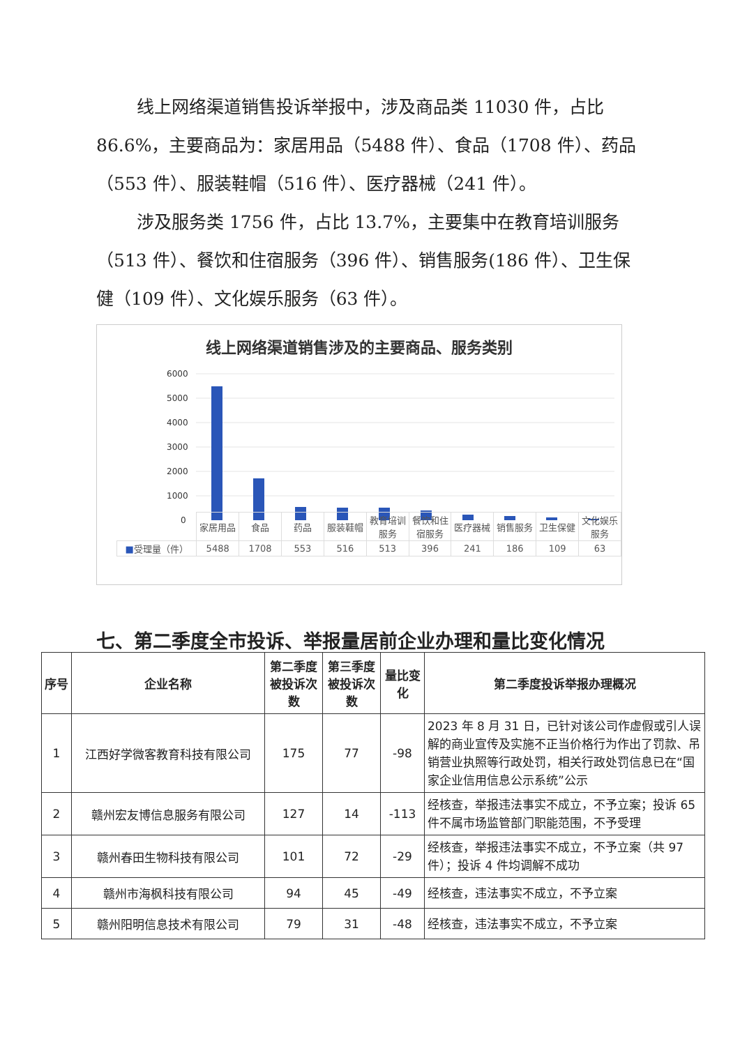线上网络渠道销售投诉举报中，涉及商品类 11030 件，占比 86.6%，主要商品为：家居用品（5488 件）、食品（1708 件）、药品（553 件）、服装鞋帽（516 件）、医疗器械（241 件）。
涉及服务类 1756 件，占比 13.7%，主要集中在教育培训服务（513 件）、餐饮和住宿服务（396 件）、销售服务(186 件）、卫生保健（109 件）、文化娱乐服务（63 件）。
线上网络渠道销售涉及的主要商品、服务类别
6000
5000
4000
3000
2000
1000
0
| | 家居用品 | 食品 | 药品 | 服装鞋帽 | 教育培训服务 | 餐饮和住宿服务 | 医疗器械 | 销售服务 | 卫生保健 | 文化娱乐服务 |
| ■ 受理量（件） | 5488 | 1708 | 553 | 516 | 513 | 396 | 241 | 186 | 109 | 63 |
七、第二季度全市投诉、举报量居前企业办理和量比变化情况
| 序号 | 企业名称 | 第二季度被投诉次数 | 第三季度被投诉次数 | 量比变化 | 第二季度投诉举报办理概况 |
| --- | --- | --- | --- | --- | --- |
| 1 | 江西好学微客教育科技有限公司 | 175 | 77 | -98 | 2023 年 8 月 31 日，已针对该公司作虚假或引人误解的商业宣传及实施不正当价格行为作出了罚款、吊销营业执照等行政处罚，相关行政处罚信息已在“国家企业信用信息公示系统”公示 |
| 2 | 赣州宏友博信息服务有限公司 | 127 | 14 | -113 | 经核查，举报违法事实不成立，不予立案；投诉 65 件不属市场监管部门职能范围，不予受理 |
| 3 | 赣州春田生物科技有限公司 | 101 | 72 | -29 | 经核查，举报违法事实不成立，不予立案（共 97 件）；投诉 4 件均调解不成功 |
| 4 | 赣州市海枫科技有限公司 | 94 | 45 | -49 | 经核查，违法事实不成立，不予立案 |
| 5 | 赣州阳明信息技术有限公司 | 79 | 31 | -48 | 经核查，违法事实不成立，不予立案 |